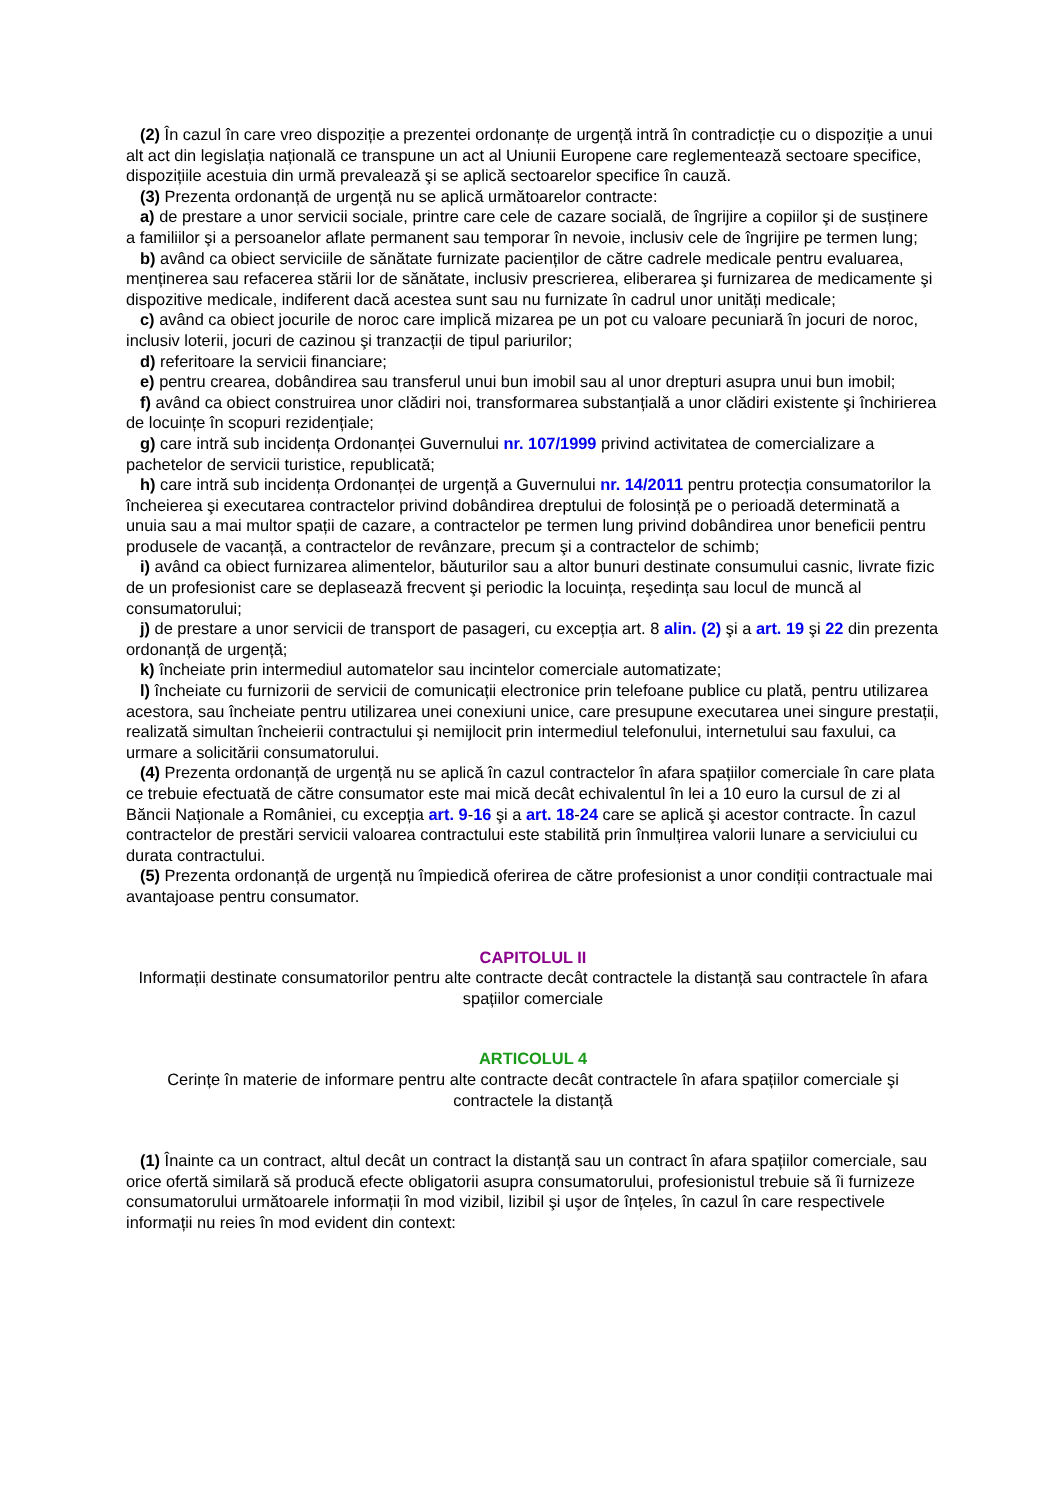(2) În cazul în care vreo dispoziție a prezentei ordonanțe de urgență intră în contradicție cu o dispoziție a unui alt act din legislația națională ce transpune un act al Uniunii Europene care reglementează sectoare specifice, dispozițiile acestuia din urmă prevalează şi se aplică sectoarelor specifice în cauză.
(3) Prezenta ordonanță de urgență nu se aplică următoarelor contracte:
a) de prestare a unor servicii sociale, printre care cele de cazare socială, de îngrijire a copiilor şi de susținere a familiilor şi a persoanelor aflate permanent sau temporar în nevoie, inclusiv cele de îngrijire pe termen lung;
b) având ca obiect serviciile de sănătate furnizate pacienților de către cadrele medicale pentru evaluarea, menținerea sau refacerea stării lor de sănătate, inclusiv prescrierea, eliberarea şi furnizarea de medicamente şi dispozitive medicale, indiferent dacă acestea sunt sau nu furnizate în cadrul unor unități medicale;
c) având ca obiect jocurile de noroc care implică mizarea pe un pot cu valoare pecuniară în jocuri de noroc, inclusiv loterii, jocuri de cazinou şi tranzacții de tipul pariurilor;
d) referitoare la servicii financiare;
e) pentru crearea, dobândirea sau transferul unui bun imobil sau al unor drepturi asupra unui bun imobil;
f) având ca obiect construirea unor clădiri noi, transformarea substanțială a unor clădiri existente şi închirierea de locuințe în scopuri rezidențiale;
g) care intră sub incidența Ordonanței Guvernului nr. 107/1999 privind activitatea de comercializare a pachetelor de servicii turistice, republicată;
h) care intră sub incidența Ordonanței de urgență a Guvernului nr. 14/2011 pentru protecția consumatorilor la încheierea şi executarea contractelor privind dobândirea dreptului de folosință pe o perioadă determinată a unuia sau a mai multor spații de cazare, a contractelor pe termen lung privind dobândirea unor beneficii pentru produsele de vacanță, a contractelor de revânzare, precum şi a contractelor de schimb;
i) având ca obiect furnizarea alimentelor, băuturilor sau a altor bunuri destinate consumului casnic, livrate fizic de un profesionist care se deplasează frecvent şi periodic la locuința, reşedința sau locul de muncă al consumatorului;
j) de prestare a unor servicii de transport de pasageri, cu excepția art. 8 alin. (2) şi a art. 19 şi 22 din prezenta ordonanță de urgență;
k) încheiate prin intermediul automatelor sau incintelor comerciale automatizate;
l) încheiate cu furnizorii de servicii de comunicații electronice prin telefoane publice cu plată, pentru utilizarea acestora, sau încheiate pentru utilizarea unei conexiuni unice, care presupune executarea unei singure prestații, realizată simultan încheierii contractului şi nemijlocit prin intermediul telefonului, internetului sau faxului, ca urmare a solicitării consumatorului.
(4) Prezenta ordonanță de urgență nu se aplică în cazul contractelor în afara spațiilor comerciale în care plata ce trebuie efectuată de către consumator este mai mică decât echivalentul în lei a 10 euro la cursul de zi al Băncii Naționale a României, cu excepția art. 9-16 şi a art. 18-24 care se aplică şi acestor contracte. În cazul contractelor de prestări servicii valoarea contractului este stabilită prin înmulțirea valorii lunare a serviciului cu durata contractului.
(5) Prezenta ordonanță de urgență nu împiedică oferirea de către profesionist a unor condiții contractuale mai avantajoase pentru consumator.
CAPITOLUL II
Informații destinate consumatorilor pentru alte contracte decât contractele la distanță sau contractele în afara spațiilor comerciale
ARTICOLUL 4
Cerințe în materie de informare pentru alte contracte decât contractele în afara spațiilor comerciale şi contractele la distanță
(1) Înainte ca un contract, altul decât un contract la distanță sau un contract în afara spațiilor comerciale, sau orice ofertă similară să producă efecte obligatorii asupra consumatorului, profesionistul trebuie să îi furnizeze consumatorului următoarele informații în mod vizibil, lizibil şi uşor de înțeles, în cazul în care respectivele informații nu reies în mod evident din context: